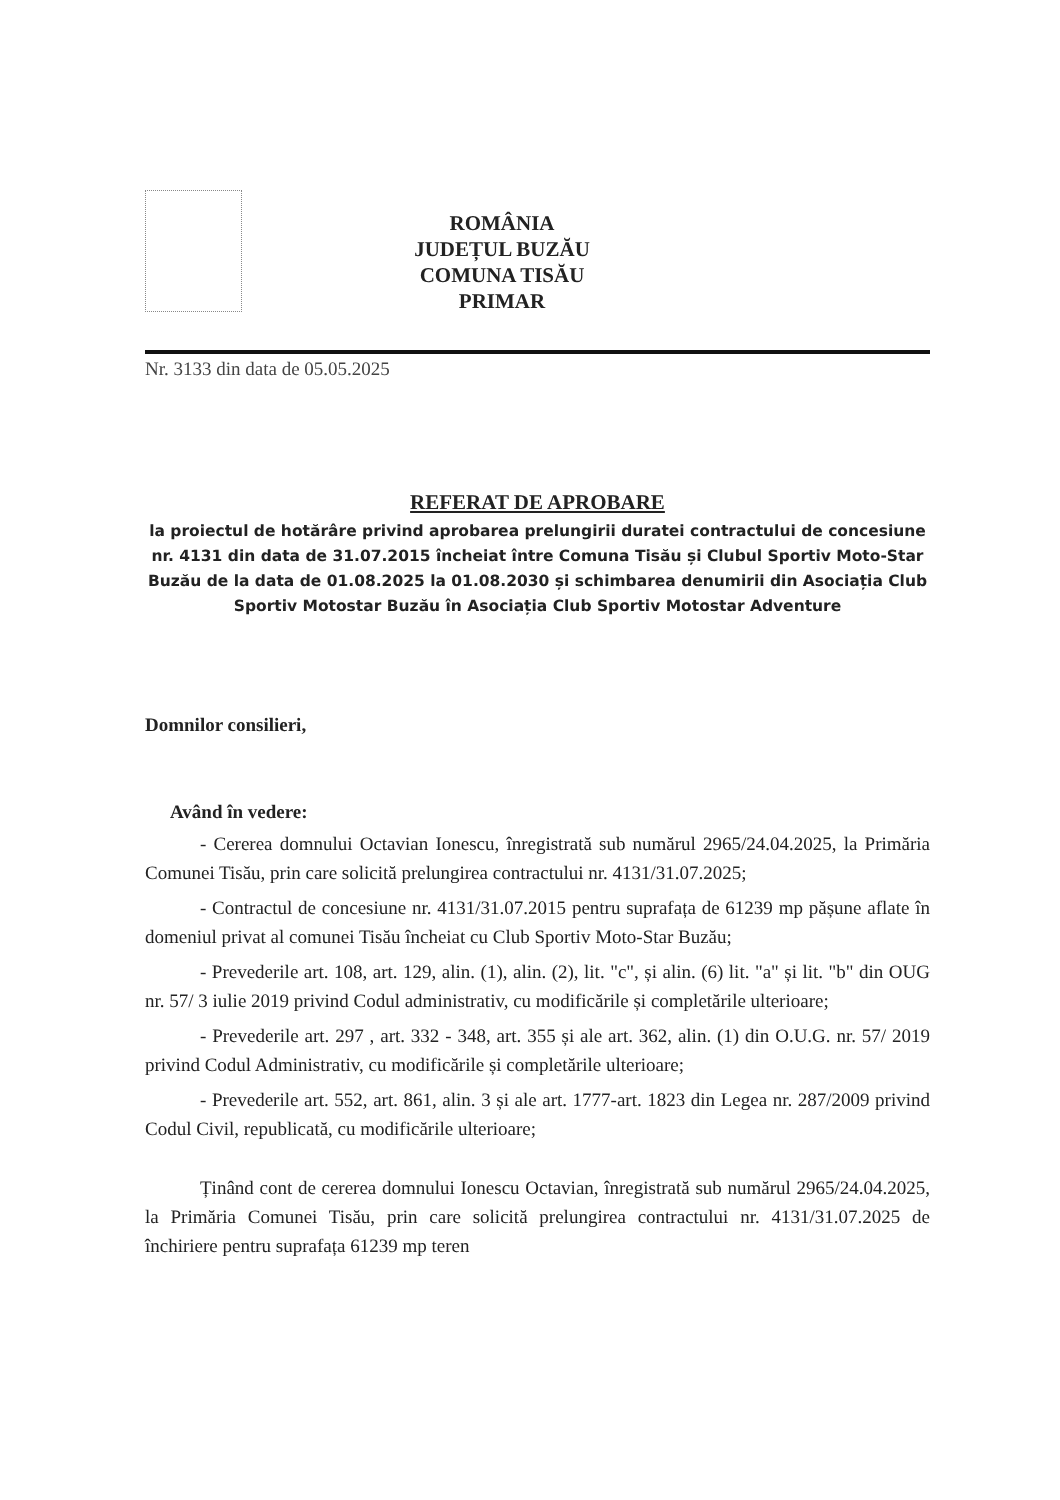ROMÂNIA
JUDEȚUL BUZĂU
COMUNA TISĂU
PRIMAR
Nr. 3133 din data de 05.05.2025
REFERAT DE APROBARE
la proiectul de hotărâre privind aprobarea prelungirii duratei contractului de concesiune nr. 4131 din data de 31.07.2015 încheiat între Comuna Tisău și Clubul Sportiv Moto-Star Buzău de la data de 01.08.2025 la 01.08.2030 și schimbarea denumirii din Asociația Club Sportiv Motostar Buzău în Asociația Club Sportiv Motostar Adventure
Domnilor consilieri,
Având în vedere:
- Cererea domnului Octavian Ionescu, înregistrată sub numărul 2965/24.04.2025, la Primăria Comunei Tisău, prin care solicită prelungirea contractului nr. 4131/31.07.2025;
- Contractul de concesiune nr. 4131/31.07.2015 pentru suprafața de 61239 mp pășune aflate în domeniul privat al comunei Tisău încheiat cu Club Sportiv Moto-Star Buzău;
- Prevederile art. 108, art. 129, alin. (1), alin. (2), lit. "c", și alin. (6) lit. "a" și lit. "b" din OUG nr. 57/ 3 iulie 2019 privind Codul administrativ, cu modificările și completările ulterioare;
- Prevederile art. 297 , art. 332 - 348, art. 355 și ale art. 362, alin. (1) din O.U.G. nr. 57/ 2019 privind Codul Administrativ, cu modificările și completările ulterioare;
- Prevederile art. 552, art. 861, alin. 3 și ale art. 1777-art. 1823 din Legea nr. 287/2009 privind Codul Civil, republicată, cu modificările ulterioare;
Ținând cont de cererea domnului Ionescu Octavian, înregistrată sub numărul 2965/24.04.2025, la Primăria Comunei Tisău, prin care solicită prelungirea contractului nr. 4131/31.07.2025 de închiriere pentru suprafața 61239 mp teren